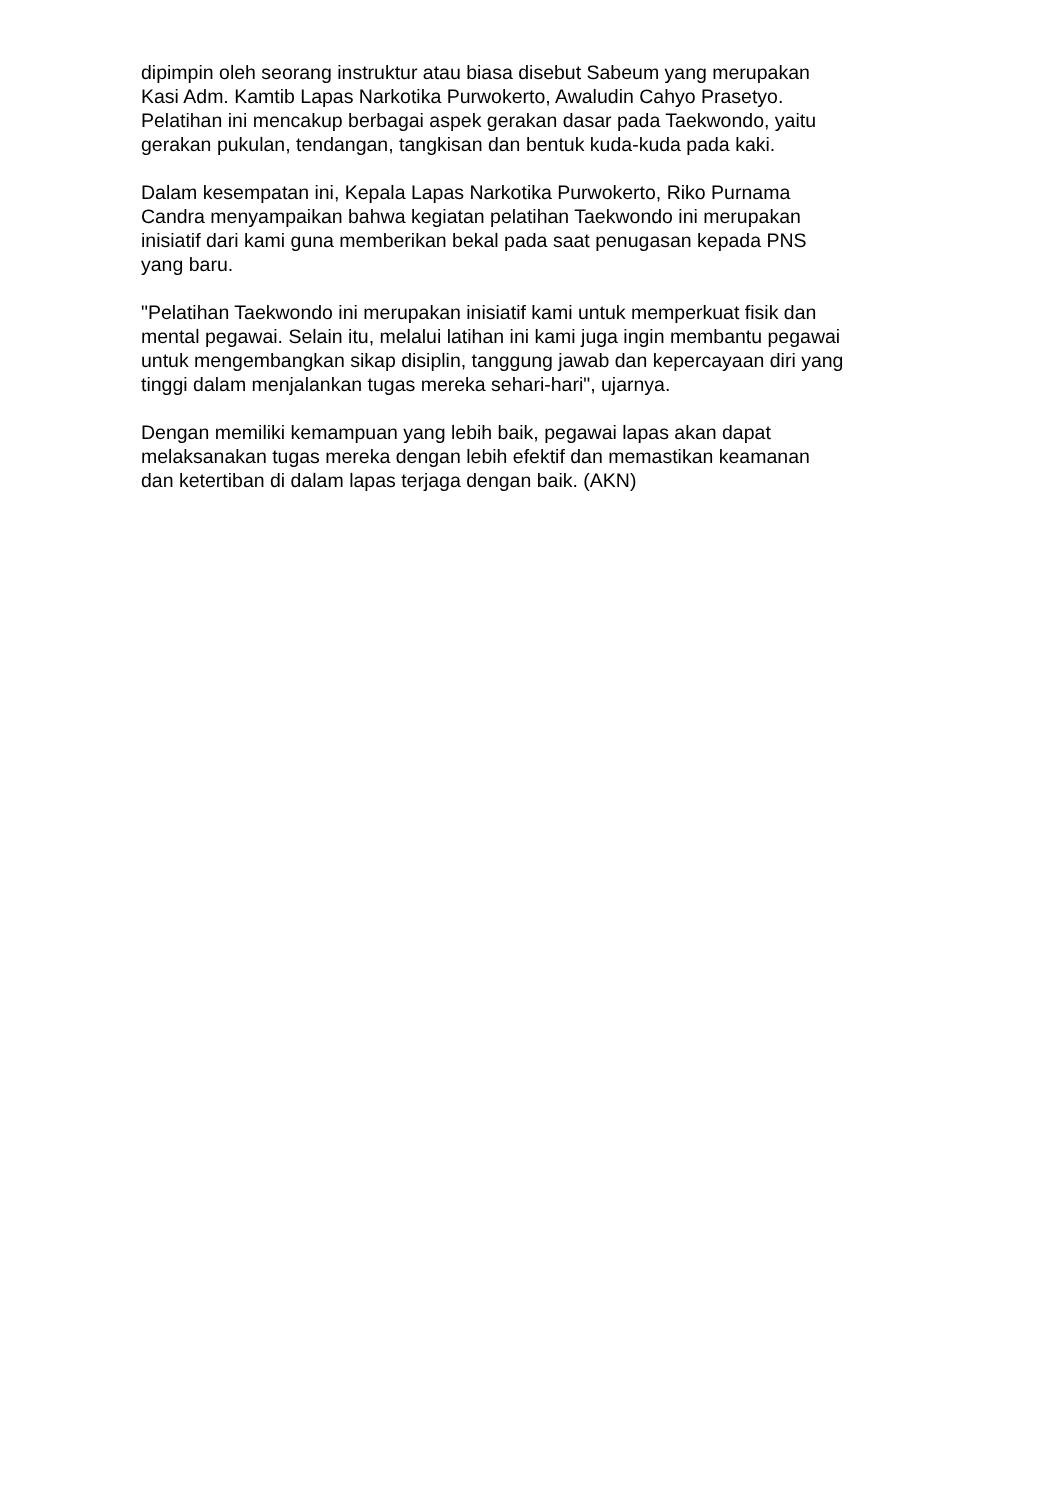dipimpin oleh seorang instruktur atau biasa disebut Sabeum yang merupakan
Kasi Adm. Kamtib Lapas Narkotika Purwokerto, Awaludin Cahyo Prasetyo.
Pelatihan ini mencakup berbagai aspek gerakan dasar pada Taekwondo, yaitu
gerakan pukulan, tendangan, tangkisan dan bentuk kuda-kuda pada kaki.
Dalam kesempatan ini, Kepala Lapas Narkotika Purwokerto, Riko Purnama
Candra menyampaikan bahwa kegiatan pelatihan Taekwondo ini merupakan
inisiatif dari kami guna memberikan bekal pada saat penugasan kepada PNS
yang baru.
"Pelatihan Taekwondo ini merupakan inisiatif kami untuk memperkuat fisik dan
mental pegawai. Selain itu, melalui latihan ini kami juga ingin membantu pegawai
untuk mengembangkan sikap disiplin, tanggung jawab dan kepercayaan diri yang
tinggi dalam menjalankan tugas mereka sehari-hari", ujarnya.
Dengan memiliki kemampuan yang lebih baik, pegawai lapas akan dapat
melaksanakan tugas mereka dengan lebih efektif dan memastikan keamanan
dan ketertiban di dalam lapas terjaga dengan baik. (AKN)